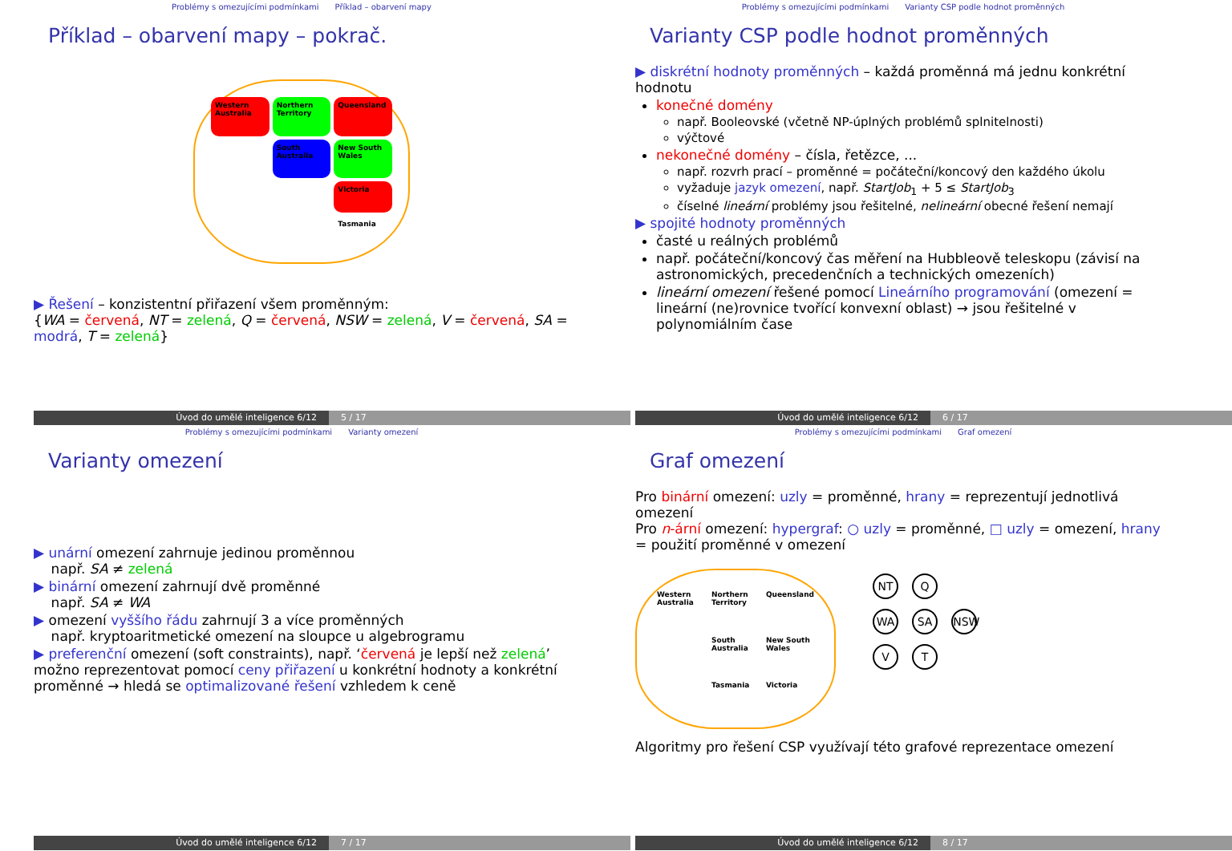Problémy s omezujícími podmínkami Příklad – obarvení mapy
Příklad – obarvení mapy – pokrač.
Western Australia
Northern Territory
Queensland
South Australia
New South Wales
Victoria
Tasmania
▶ Řešení – konzistentní přiřazení všem proměnným:
{WA = červená, NT = zelená, Q = červená, NSW = zelená, V = červená, SA = modrá, T = zelená}
Úvod do umělé inteligence 6/12 5 / 17
Problémy s omezujícími podmínkami Varianty CSP podle hodnot proměnných
Varianty CSP podle hodnot proměnných
▶ diskrétní hodnoty proměnných – každá proměnná má jednu konkrétní hodnotu
konečné domény
např. Booleovské (včetně NP-úplných problémů splnitelnosti)
výčtové
nekonečné domény – čísla, řetězce, ...
např. rozvrh prací – proměnné = počáteční/koncový den každého úkolu
vyžaduje jazyk omezení, např. StartJob<sub>1</sub> + 5 ≤ StartJob<sub>3</sub>
číselné lineární problémy jsou řešitelné, nelineární obecné řešení nemají
▶ spojité hodnoty proměnných
časté u reálných problémů
např. počáteční/koncový čas měření na Hubbleově teleskopu (závisí na astronomických, precedenčních a technických omezeních)
lineární omezení řešené pomocí Lineárního programování (omezení = lineární (ne)rovnice tvořící konvexní oblast) → jsou řešitelné v polynomiálním čase
Úvod do umělé inteligence 6/12 6 / 17
Problémy s omezujícími podmínkami Varianty omezení
Varianty omezení
▶ unární omezení zahrnuje jedinou proměnnou
např. SA ≠ zelená
▶ binární omezení zahrnují dvě proměnné
např. SA ≠ WA
▶ omezení vyššího řádu zahrnují 3 a více proměnných
např. kryptoaritmetické omezení na sloupce u algebrogramu
▶ preferenční omezení (soft constraints), např. ‘červená je lepší než zelená’ možno reprezentovat pomocí ceny přiřazení u konkrétní hodnoty a konkrétní proměnné → hledá se optimalizované řešení vzhledem k ceně
Úvod do umělé inteligence 6/12 7 / 17
Problémy s omezujícími podmínkami Graf omezení
Graf omezení
Pro binární omezení: uzly = proměnné, hrany = reprezentují jednotlivá omezení
Pro n-ární omezení: hypergraf: ○ uzly = proměnné, □ uzly = omezení, hrany = použití proměnné v omezení
Western Australia
Northern Territory
Queensland
South Australia
New South Wales
Tasmania
Victoria
NT Q
WA SA NSW
V T
Algoritmy pro řešení CSP využívají této grafové reprezentace omezení
Úvod do umělé inteligence 6/12 8 / 17